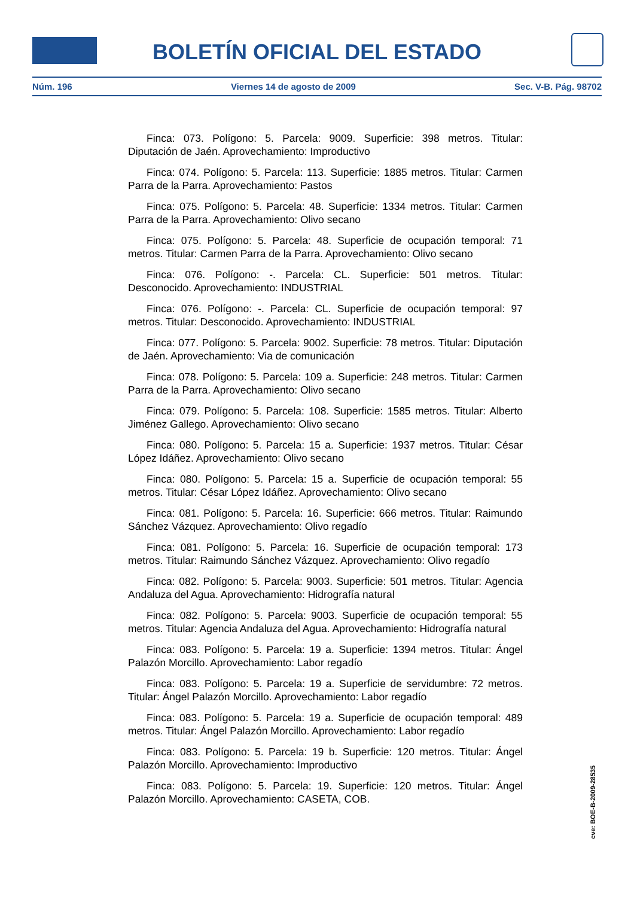BOLETÍN OFICIAL DEL ESTADO
Núm. 196 Viernes 14 de agosto de 2009 Sec. V-B. Pág. 98702
Finca: 073. Polígono: 5. Parcela: 9009. Superficie: 398 metros. Titular: Diputación de Jaén. Aprovechamiento: Improductivo
Finca: 074. Polígono: 5. Parcela: 113. Superficie: 1885 metros. Titular: Carmen Parra de la Parra. Aprovechamiento: Pastos
Finca: 075. Polígono: 5. Parcela: 48. Superficie: 1334 metros. Titular: Carmen Parra de la Parra. Aprovechamiento: Olivo secano
Finca: 075. Polígono: 5. Parcela: 48. Superficie de ocupación temporal: 71 metros. Titular: Carmen Parra de la Parra. Aprovechamiento: Olivo secano
Finca: 076. Polígono: -. Parcela: CL. Superficie: 501 metros. Titular: Desconocido. Aprovechamiento: INDUSTRIAL
Finca: 076. Polígono: -. Parcela: CL. Superficie de ocupación temporal: 97 metros. Titular: Desconocido. Aprovechamiento: INDUSTRIAL
Finca: 077. Polígono: 5. Parcela: 9002. Superficie: 78 metros. Titular: Diputación de Jaén. Aprovechamiento: Via de comunicación
Finca: 078. Polígono: 5. Parcela: 109 a. Superficie: 248 metros. Titular: Carmen Parra de la Parra. Aprovechamiento: Olivo secano
Finca: 079. Polígono: 5. Parcela: 108. Superficie: 1585 metros. Titular: Alberto Jiménez Gallego. Aprovechamiento: Olivo secano
Finca: 080. Polígono: 5. Parcela: 15 a. Superficie: 1937 metros. Titular: César López Idáñez. Aprovechamiento: Olivo secano
Finca: 080. Polígono: 5. Parcela: 15 a. Superficie de ocupación temporal: 55 metros. Titular: César López Idáñez. Aprovechamiento: Olivo secano
Finca: 081. Polígono: 5. Parcela: 16. Superficie: 666 metros. Titular: Raimundo Sánchez Vázquez. Aprovechamiento: Olivo regadío
Finca: 081. Polígono: 5. Parcela: 16. Superficie de ocupación temporal: 173 metros. Titular: Raimundo Sánchez Vázquez. Aprovechamiento: Olivo regadío
Finca: 082. Polígono: 5. Parcela: 9003. Superficie: 501 metros. Titular: Agencia Andaluza del Agua. Aprovechamiento: Hidrografía natural
Finca: 082. Polígono: 5. Parcela: 9003. Superficie de ocupación temporal: 55 metros. Titular: Agencia Andaluza del Agua. Aprovechamiento: Hidrografía natural
Finca: 083. Polígono: 5. Parcela: 19 a. Superficie: 1394 metros. Titular: Ángel Palazón Morcillo. Aprovechamiento: Labor regadío
Finca: 083. Polígono: 5. Parcela: 19 a. Superficie de servidumbre: 72 metros. Titular: Ángel Palazón Morcillo. Aprovechamiento: Labor regadío
Finca: 083. Polígono: 5. Parcela: 19 a. Superficie de ocupación temporal: 489 metros. Titular: Ángel Palazón Morcillo. Aprovechamiento: Labor regadío
Finca: 083. Polígono: 5. Parcela: 19 b. Superficie: 120 metros. Titular: Ángel Palazón Morcillo. Aprovechamiento: Improductivo
Finca: 083. Polígono: 5. Parcela: 19. Superficie: 120 metros. Titular: Ángel Palazón Morcillo. Aprovechamiento: CASETA, COB.
cve: BOE-B-2009-28535